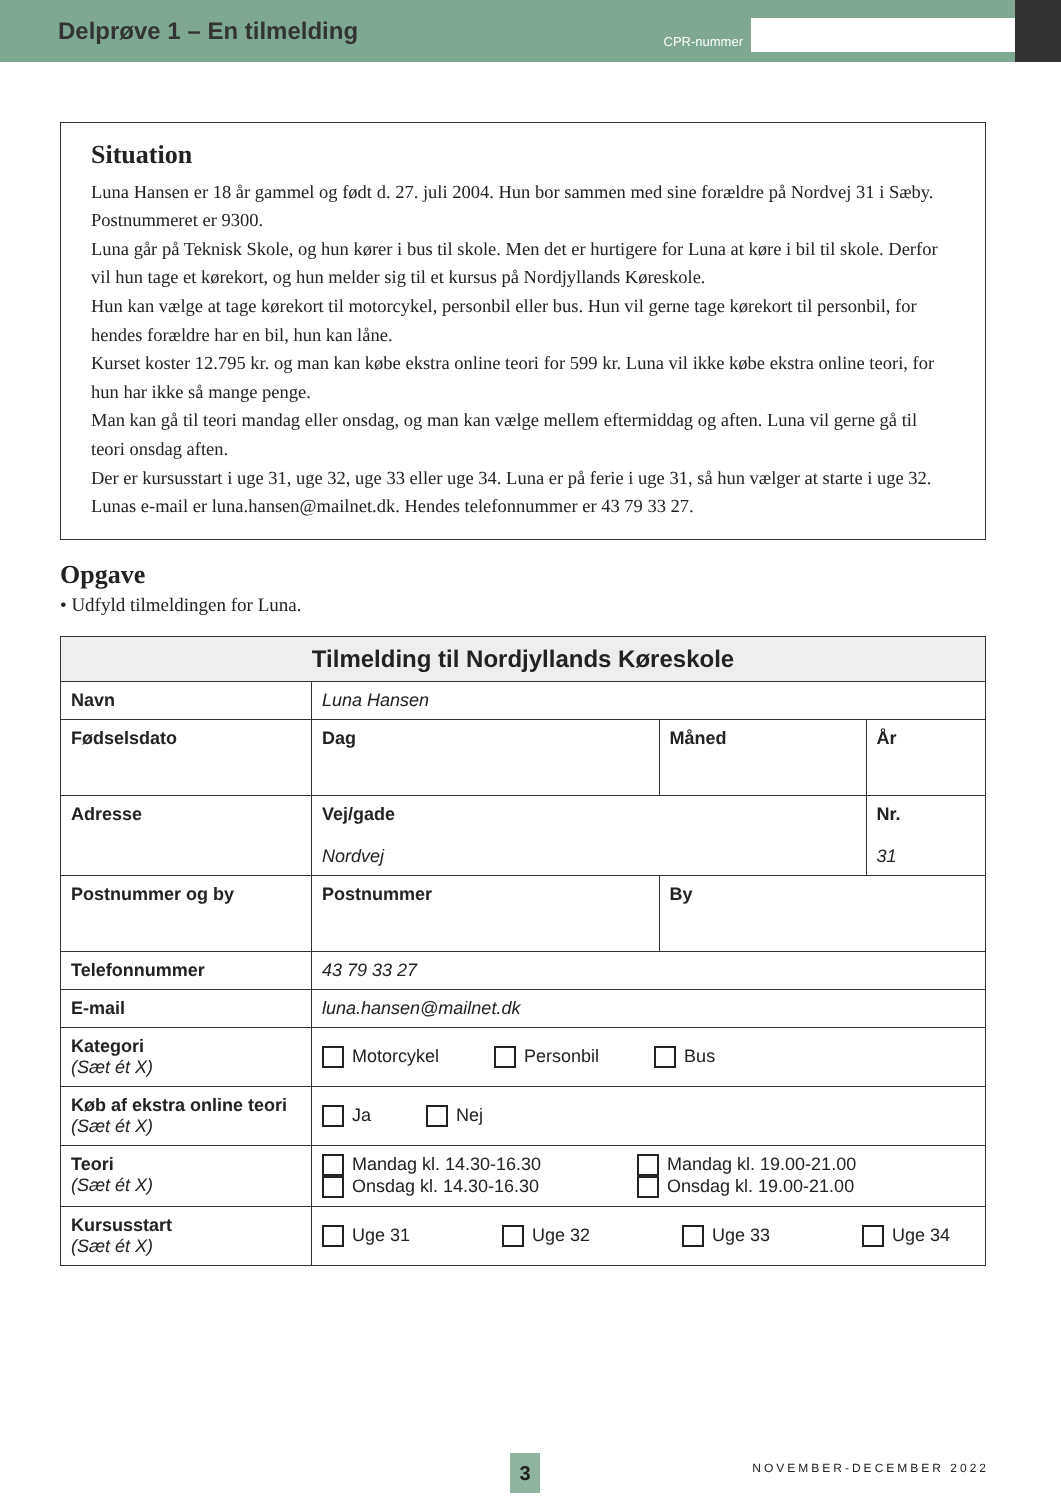Delprøve 1 – En tilmelding
CPR-nummer
Situation
Luna Hansen er 18 år gammel og født d. 27. juli 2004. Hun bor sammen med sine forældre på Nordvej 31 i Sæby. Postnummeret er 9300.
Luna går på Teknisk Skole, og hun kører i bus til skole. Men det er hurtigere for Luna at køre i bil til skole. Derfor vil hun tage et kørekort, og hun melder sig til et kursus på Nordjyllands Køreskole.
Hun kan vælge at tage kørekort til motorcykel, personbil eller bus. Hun vil gerne tage kørekort til personbil, for hendes forældre har en bil, hun kan låne.
Kurset koster 12.795 kr. og man kan købe ekstra online teori for 599 kr. Luna vil ikke købe ekstra online teori, for hun har ikke så mange penge.
Man kan gå til teori mandag eller onsdag, og man kan vælge mellem eftermiddag og aften. Luna vil gerne gå til teori onsdag aften.
Der er kursusstart i uge 31, uge 32, uge 33 eller uge 34. Luna er på ferie i uge 31, så hun vælger at starte i uge 32.
Lunas e-mail er luna.hansen@mailnet.dk. Hendes telefonnummer er 43 79 33 27.
Opgave
• Udfyld tilmeldingen for Luna.
| Tilmelding til Nordjyllands Køreskole | | | |
| --- | --- | --- | --- |
| Navn | Luna Hansen | | |
| Fødselsdato | Dag | Måned | År |
| Adresse | Vej/gade Nordvej | | Nr. 31 |
| Postnummer og by | Postnummer | By | |
| Telefonnummer | 43 79 33 27 | | |
| E-mail | luna.hansen@mailnet.dk | | |
| Kategori (Sæt ét X) | Motorcykel Personbil Bus | | |
| Køb af ekstra online teori (Sæt ét X) | Ja Nej | | |
| Teori (Sæt ét X) | Mandag kl. 14.30-16.30 Mandag kl. 19.00-21.00 Onsdag kl. 14.30-16.30 Onsdag kl. 19.00-21.00 | | |
| Kursusstart (Sæt ét X) | Uge 31 Uge 32 Uge 33 Uge 34 | | |
3 NOVEMBER-DECEMBER 2022